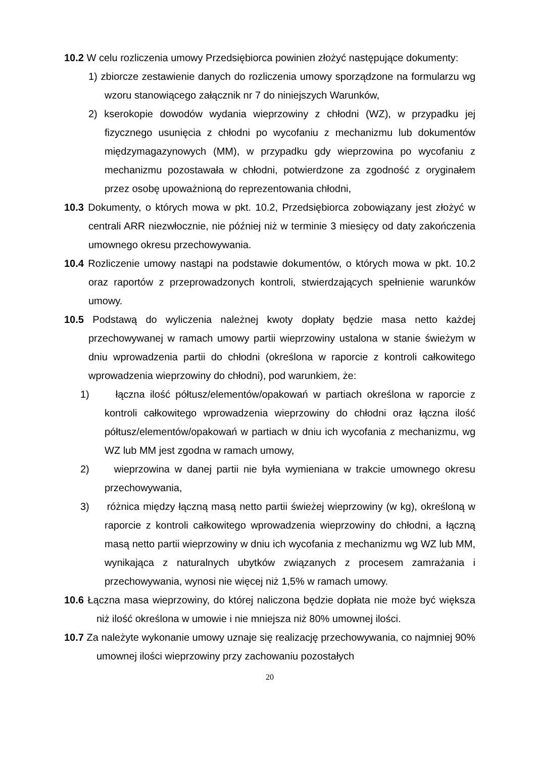10.2 W celu rozliczenia umowy Przedsiębiorca powinien złożyć następujące dokumenty:
1) zbiorcze zestawienie danych do rozliczenia umowy sporządzone na formularzu wg wzoru stanowiącego załącznik nr 7 do niniejszych Warunków,
2) kserokopie dowodów wydania wieprzowiny z chłodni (WZ), w przypadku jej fizycznego usunięcia z chłodni po wycofaniu z mechanizmu lub dokumentów międzymagazynowych (MM), w przypadku gdy wieprzowina po wycofaniu z mechanizmu pozostawała w chłodni, potwierdzone za zgodność z oryginałem przez osobę upoważnioną do reprezentowania chłodni,
10.3 Dokumenty, o których mowa w pkt. 10.2, Przedsiębiorca zobowiązany jest złożyć w centrali ARR niezwłocznie, nie później niż w terminie 3 miesięcy od daty zakończenia umownego okresu przechowywania.
10.4 Rozliczenie umowy nastąpi na podstawie dokumentów, o których mowa w pkt. 10.2 oraz raportów z przeprowadzonych kontroli, stwierdzających spełnienie warunków umowy.
10.5 Podstawą do wyliczenia należnej kwoty dopłaty będzie masa netto każdej przechowywanej w ramach umowy partii wieprzowiny ustalona w stanie świeżym w dniu wprowadzenia partii do chłodni (określona w raporcie z kontroli całkowitego wprowadzenia wieprzowiny do chłodni), pod warunkiem, że:
1) łączna ilość półtusz/elementów/opakowań w partiach określona w raporcie z kontroli całkowitego wprowadzenia wieprzowiny do chłodni oraz łączna ilość półtusz/elementów/opakowań w partiach w dniu ich wycofania z mechanizmu, wg WZ lub MM jest zgodna w ramach umowy,
2) wieprzowina w danej partii nie była wymieniana w trakcie umownego okresu przechowywania,
3) różnica między łączną masą netto partii świeżej wieprzowiny (w kg), określoną w raporcie z kontroli całkowitego wprowadzenia wieprzowiny do chłodni, a łączną masą netto partii wieprzowiny w dniu ich wycofania z mechanizmu wg WZ lub MM, wynikająca z naturalnych ubytków związanych z procesem zamrażania i przechowywania, wynosi nie więcej niż 1,5% w ramach umowy.
10.6 Łączna masa wieprzowiny, do której naliczona będzie dopłata nie może być większa niż ilość określona w umowie i nie mniejsza niż 80% umownej ilości.
10.7 Za należyte wykonanie umowy uznaje się realizację przechowywania, co najmniej 90% umownej ilości wieprzowiny przy zachowaniu pozostałych
20